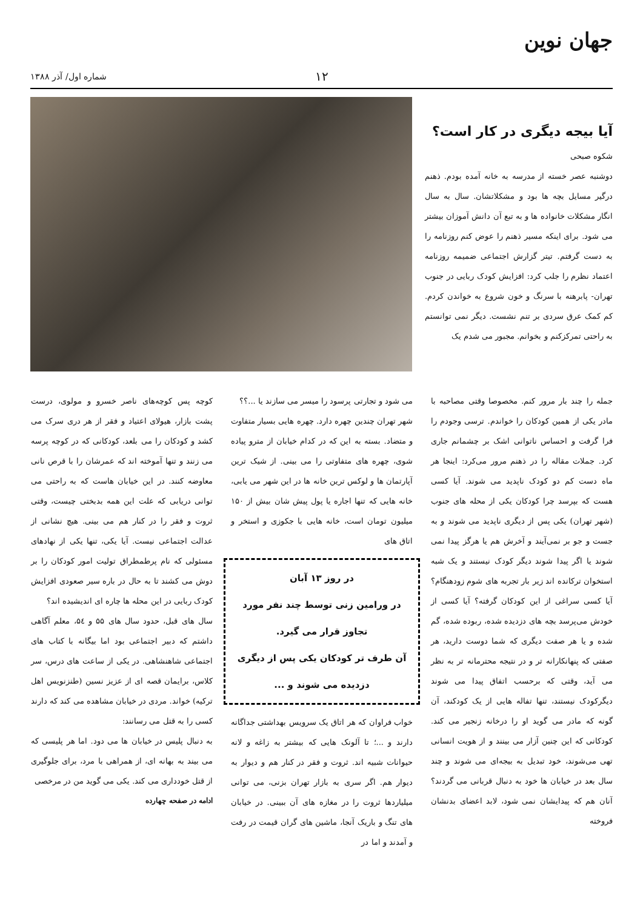جهان نوین
۱۲
شماره اول/ آذر ۱۳۸۸
آیا بیجه دیگری در کار است؟
شکوه صبحی
دوشنبه عصر خسته از مدرسه به خانه آمده بودم. ذهنم درگیر مسایل بچه ها بود و مشکلاتشان. سال به سال انگار مشکلات خانواده ها و به تبع آن دانش آموزان بیشتر می شود. برای اینکه مسیر ذهنم را عوض کنم روزنامه را به دست گرفتم. تیتر گزارش اجتماعی ضمیمه روزنامه اعتماد نظرم را جلب کرد: افزایش کودک ربایی در جنوب تهران- پابرهنه با سرنگ و خون شروع به خواندن کردم. کم کمک عرق سردی بر تنم نشست. دیگر نمی توانستم به راحتی تمرکزکنم و بخوانم. مجبور می شدم یک
جمله را چند بار مرور کنم. مخصوصا وقتی مصاحبه با مادر یکی از همین کودکان را خواندم. ترسی وجودم را فرا گرفت و احساس ناتوانی اشک بر چشمانم جاری کرد. جملات مقاله را در ذهنم مرور می‌کرد: اینجا هر ماه دست کم دو کودک ناپدید می شوند. آیا کسی هست که بپرسد چرا کودکان یکی از محله های جنوب (شهر تهران) یکی پس از دیگری ناپدید می شوند و به جست و جو بر نمی‌آیند و آخرش هم یا هرگز پیدا نمی شوند یا اگر پیدا شوند دیگر کودک نیستند و یک شبه استخوان ترکانده اند زیر بار تجربه های شوم زودهنگام؟ آیا کسی سراغی از این کودکان گرفته؟ آیا کسی از خودش می‌پرسد بچه های دزدیده شده، ربوده شده، گم شده و یا هر صفت دیگری که شما دوست دارید، هر صفتی که پنهانکارانه تر و در نتیجه محترمانه تر به نظر می آید، وقتی که برحسب اتفاق پیدا می شوند دیگرکودک نیستند، تنها تفاله هایی از یک کودکند، آن گونه که مادر می گوید او را درخانه زنجیر می کند. کودکانی که این چنین آزار می بینند و از هویت انسانی تهی می‌شوند، خود تبدیل به بیجه‌ای می شوند و چند سال بعد در خیابان ها خود به دنبال قربانی می گردند؟ آنان هم که پیدایشان نمی شود، لابد اعضای بدنشان فروخته
می شود و تجارتی پرسود را میسر می سازند یا ...؟؟
شهر تهران چندین چهره دارد. چهره هایی بسیار متفاوت و متضاد. بسته به این که در کدام خیابان از مترو پیاده شوی، چهره های متفاوتی را می بینی. از شیک ترین آپارتمان ها و لوکس ترین خانه ها در این شهر می یابی، خانه هایی که تنها اجاره یا پول پیش شان بیش از ۱۵۰ میلیون تومان است، خانه هایی با جکوزی و استخر و اتاق های
در روز ۱۳ آبان
در ورامین زنی توسط چند نفر مورد تجاوز قرار می گیرد.
آن طرف تر کودکان یکی پس از دیگری دزدیده می شوند و ...
خواب فراوان که هر اتاق یک سرویس بهداشتی جداگانه دارند و ...؛ تا آلونک هایی که بیشتر به زاغه و لانه حیوانات شبیه اند. ثروت و فقر در کنار هم و دیوار به دیوار هم. اگر سری به بازار تهران بزنی، می توانی میلیاردها ثروت را در مغازه های آن ببینی. در خیابان های تنگ و باریک آنجا، ماشین های گران قیمت در رفت و آمدند و اما در
کوچه پس کوچه‌های ناصر خسرو و مولوی، درست پشت بازار، هیولای اعتیاد و فقر از هر دری سرک می کشد و کودکان را می بلعد، کودکانی که در کوچه پرسه می زنند و تنها آموخته اند که عمرشان را با قرص نانی معاوضه کنند. در این خیابان هاست که به راحتی می توانی دریابی که علت این همه بدبختی چیست، وقتی ثروت و فقر را در کنار هم می بینی. هیچ نشانی از عدالت اجتماعی نیست. آیا یکی، تنها یکی از نهادهای مسئولی که نام پرطمطراق تولیت امور کودکان را بر دوش می کشند تا به حال در باره سیر صعودی افزایش کودک ربایی در این محله ها چاره ای اندیشیده اند؟
سال های قبل، حدود سال های ۵۵ و ۵٤، معلم آگاهی داشتم که دبیر اجتماعی بود اما بیگانه با کتاب های اجتماعی شاهنشاهی. در یکی از ساعت های درس، سر کلاس، برایمان قصه ای از عزیز نسین (طنزنویس اهل ترکیه) خواند. مردی در خیابان مشاهده می کند که دارند کسی را به قتل می رسانند:
به دنبال پلیس در خیابان ها می دود. اما هر پلیسی که می بیند به بهانه ای، از همراهی با مرد، برای جلوگیری از قتل خودداری می کند. یکی می گوید من در مرخصی
ادامه در صفحه چهارده